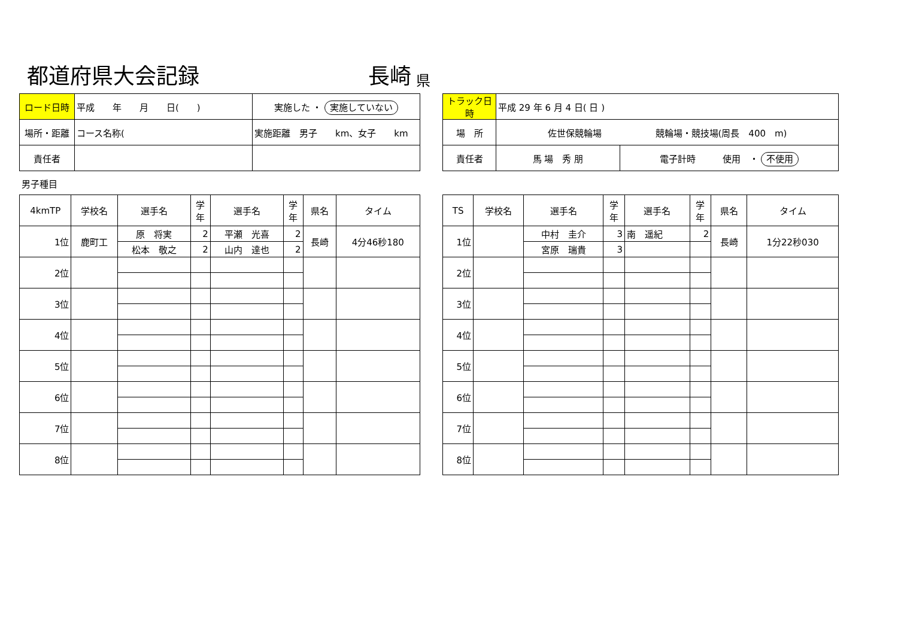都道府県大会記録
長崎
県
| ロード日時 | 平成 年 月 日( ) | 実施した ・ 実施していない |
| 場所・距離 | コース名称( | 実施距離 男子 km、女子 km |
| 責任者 | | |
| トラック日時 | 平成 29 年 6 月 4 日( 日 ) | |
| 場 所 | 佐世保競輪場 競輪場・競技場(周長 400 m) | |
| 責任者 | 馬 場 秀 朋 | 電子計時 使用 ・ 不使用 |
男子種目
| 4kmTP | 学校名 | 選手名 | 学 年 | 選手名 | 学 年 | 県名 | タイム |
| --- | --- | --- | --- | --- | --- | --- | --- |
| 1位 | 鹿町工 | 原 将実 | 2 | 平瀬 光喜 | 2 | 長崎 | 4分46秒180 |
| | | 松本 敬之 | 2 | 山内 達也 | 2 | | |
| 2位 | | | | | | | |
| 3位 | | | | | | | |
| 4位 | | | | | | | |
| 5位 | | | | | | | |
| 6位 | | | | | | | |
| 7位 | | | | | | | |
| 8位 | | | | | | | |
| TS | 学校名 | 選手名 | 学 年 | 選手名 | 学 年 | 県名 | タイム |
| --- | --- | --- | --- | --- | --- | --- | --- |
| 1位 | | 中村 圭介 | 3 | 南 遥紀 | 2 | 長崎 | 1分22秒030 |
| | | 宮原 瑞貴 | 3 | | | | |
| 2位 | | | | | | | |
| 3位 | | | | | | | |
| 4位 | | | | | | | |
| 5位 | | | | | | | |
| 6位 | | | | | | | |
| 7位 | | | | | | | |
| 8位 | | | | | | | |